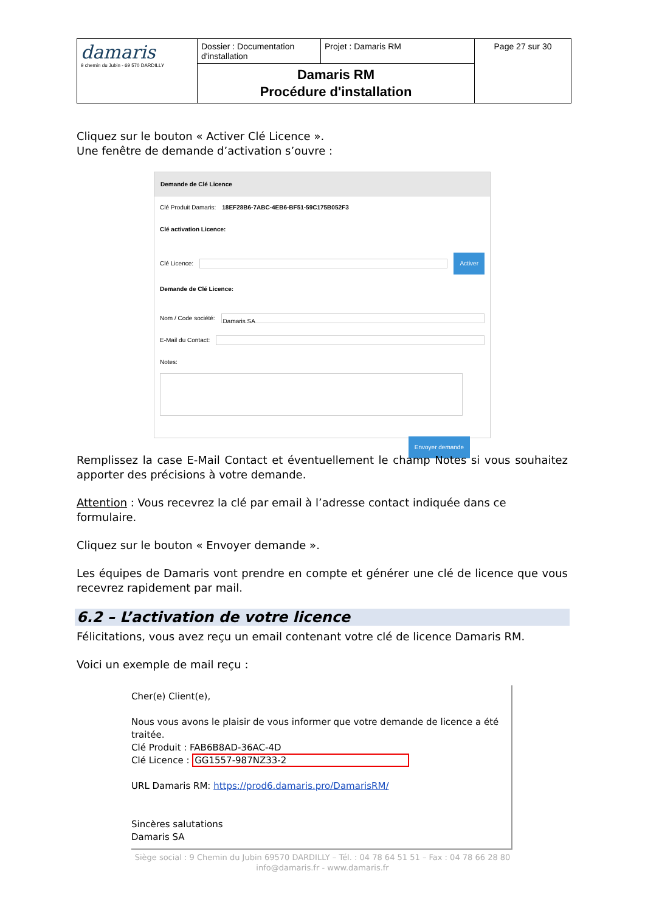| damaris 9 chemin du Jubin - 69 570 DARDILLY | Dossier : Documentation d'installation | Projet : Damaris RM | Page 27 sur 30 |
| | Damaris RM Procédure d'installation | | |
Cliquez sur le bouton « Activer Clé Licence ».
Une fenêtre de demande d’activation s’ouvre :
Demande de Clé Licence
Clé Produit Damaris: 18EF28B6-7ABC-4EB6-BF51-59C175B052F3
Clé activation Licence:
Clé Licence: Activer
Demande de Clé Licence:
Nom / Code société: Damaris SA
E-Mail du Contact:
Notes:
Envoyer demande
Remplissez la case E-Mail Contact et éventuellement le champ Notes si vous souhaitez apporter des précisions à votre demande.
Attention : Vous recevrez la clé par email à l’adresse contact indiquée dans ce formulaire.
Cliquez sur le bouton « Envoyer demande ».
Les équipes de Damaris vont prendre en compte et générer une clé de licence que vous recevrez rapidement par mail.
6.2 – L’activation de votre licence
Félicitations, vous avez reçu un email contenant votre clé de licence Damaris RM.
Voici un exemple de mail reçu :
Cher(e) Client(e),
Nous vous avons le plaisir de vous informer que votre demande de licence a été traitée.
Clé Produit : FAB6B8AD-36AC-4D
Clé Licence : GG1557-987NZ33-2
URL Damaris RM: https://prod6.damaris.pro/DamarisRM/
Sincères salutations
Damaris SA
Siège social : 9 Chemin du Jubin 69570 DARDILLY – Tél. : 04 78 64 51 51 – Fax : 04 78 66 28 80
info@damaris.fr - www.damaris.fr